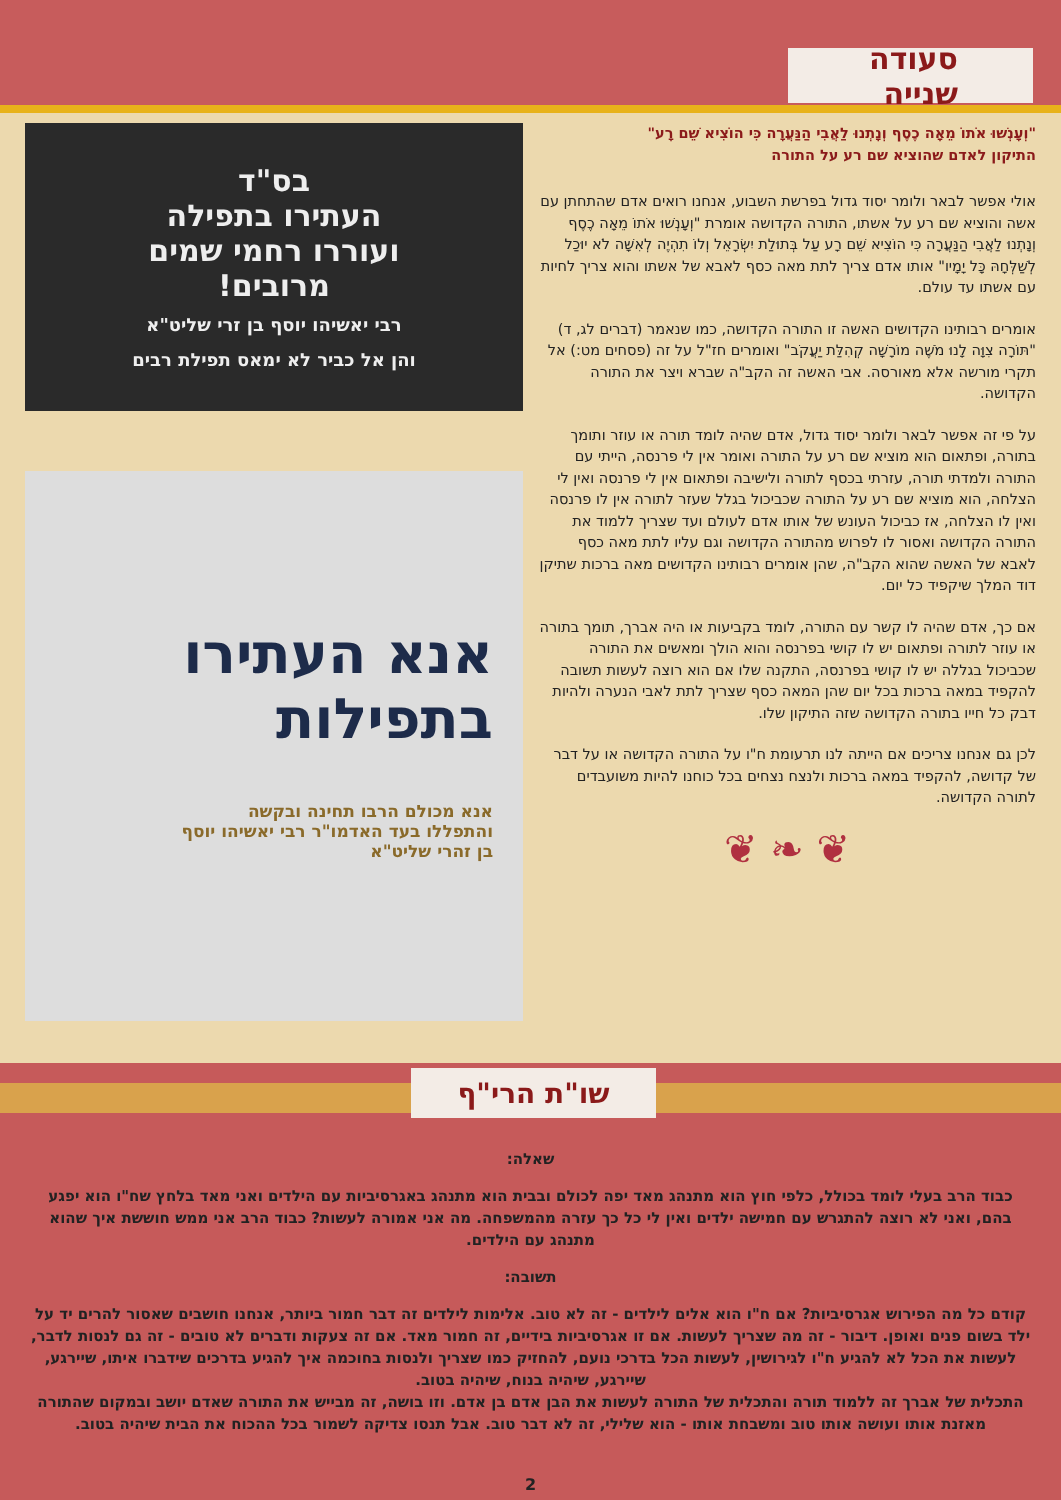סעודה שנייה
"וְעָנְשׁוּ אֹתוֹ מֵאָה כֶסֶף וְנָתְנוּ לַאֲבִי הַנַּעֲרָה כִּי הוֹצִיא שֵׁם רָע"
התיקון לאדם שהוציא שם רע על התורה
אולי אפשר לבאר ולומר יסוד גדול בפרשת השבוע, אנחנו רואים אדם שהתחתן עם אשה והוציא שם רע על אשתו, התורה הקדושה אומרת "וְעָנְשׁוּ אֹתוֹ מֵאָה כֶסֶף וְנָתְנוּ לַאֲבִי הַנַּעֲרָה כִּי הוֹצִיא שֵׁם רָע עַל בְּתוּלַת יִשְׂרָאֵל וְלוֹ תִהְיֶה לְאִשָּׁה לֹא יוּכַל לְשַׁלְּחָהּ כָּל יָמָיו" אותו אדם צריך לתת מאה כסף לאבא של אשתו והוא צריך לחיות עם אשתו עד עולם.
אומרים רבותינו הקדושים האשה זו התורה הקדושה, כמו שנאמר (דברים לג, ד) "תּוֹרָה צִוָּה לָנוּ מֹשֶׁה מוֹרָשָׁה קְהִלַּת יַעֲקֹב" ואומרים חז"ל על זה (פסחים מט:) אל תקרי מורשה אלא מאורסה. אבי האשה זה הקב"ה שברא ויצר את התורה הקדושה.
על פי זה אפשר לבאר ולומר יסוד גדול, אדם שהיה לומד תורה או עוזר ותומך בתורה, ופתאום הוא מוציא שם רע על התורה ואומר אין לי פרנסה, הייתי עם התורה ולמדתי תורה, עזרתי בכסף לתורה ולישיבה ופתאום אין לי פרנסה ואין לי הצלחה, הוא מוציא שם רע על התורה שכביכול בגלל שעזר לתורה אין לו פרנסה ואין לו הצלחה, אז כביכול העונש של אותו אדם לעולם ועד שצריך ללמוד את התורה הקדושה ואסור לו לפרוש מהתורה הקדושה וגם עליו לתת מאה כסף לאבא של האשה שהוא הקב"ה, שהן אומרים רבותינו הקדושים מאה ברכות שתיקן דוד המלך שיקפיד כל יום.
אם כך, אדם שהיה לו קשר עם התורה, לומד בקביעות או היה אברך, תומך בתורה או עוזר לתורה ופתאום יש לו קושי בפרנסה והוא הולך ומאשים את התורה שכביכול בגללה יש לו קושי בפרנסה, התקנה שלו אם הוא רוצה לעשות תשובה להקפיד במאה ברכות בכל יום שהן המאה כסף שצריך לתת לאבי הנערה ולהיות דבק כל חייו בתורה הקדושה שזה התיקון שלו.
לכן גם אנחנו צריכים אם הייתה לנו תרעומת ח"ו על התורה הקדושה או על דבר של קדושה, להקפיד במאה ברכות ולנצח נצחים בכל כוחנו להיות משועבדים לתורה הקדושה.
❦ ❧ ❦
בס"ד
העתירו בתפילה
ועוררו רחמי שמים
מרובים!
רבי יאשיהו יוסף בן זרי שליט"א
והן אל כביר לא ימאס תפילת רבים
אנא העתירו
בתפילות
אנא מכולם הרבו תחינה ובקשה
והתפללו בעד האדמו"ר רבי יאשיהו יוסף
בן זהרי שליט"א
שו"ת הרי"ף
שאלה:
כבוד הרב בעלי לומד בכולל, כלפי חוץ הוא מתנהג מאד יפה לכולם ובבית הוא מתנהג באגרסיביות עם הילדים ואני מאד בלחץ שח"ו הוא יפגע בהם, ואני לא רוצה להתגרש עם חמישה ילדים ואין לי כל כך עזרה מהמשפחה. מה אני אמורה לעשות? כבוד הרב אני ממש חוששת איך שהוא מתנהג עם הילדים.
תשובה:
קודם כל מה הפירוש אגרסיביות? אם ח"ו הוא אלים לילדים - זה לא טוב. אלימות לילדים זה דבר חמור ביותר, אנחנו חושבים שאסור להרים יד על ילד בשום פנים ואופן. דיבור - זה מה שצריך לעשות. אם זו אגרסיביות בידיים, זה חמור מאד. אם זה צעקות ודברים לא טובים - זה גם לנסות לדבר, לעשות את הכל לא להגיע ח"ו לגירושין, לעשות הכל בדרכי נועם, להחזיק כמו שצריך ולנסות בחוכמה איך להגיע בדרכים שידברו איתו, שיירגע, שיירגע, שיהיה בנוח, שיהיה בטוב.
התכלית של אברך זה ללמוד תורה והתכלית של התורה לעשות את הבן אדם בן אדם. וזו בושה, זה מבייש את התורה שאדם יושב ובמקום שהתורה מאזנת אותו ועושה אותו טוב ומשבחת אותו - הוא שלילי, זה לא דבר טוב. אבל תנסו צדיקה לשמור בכל ההכוח את הבית שיהיה בטוב.
2